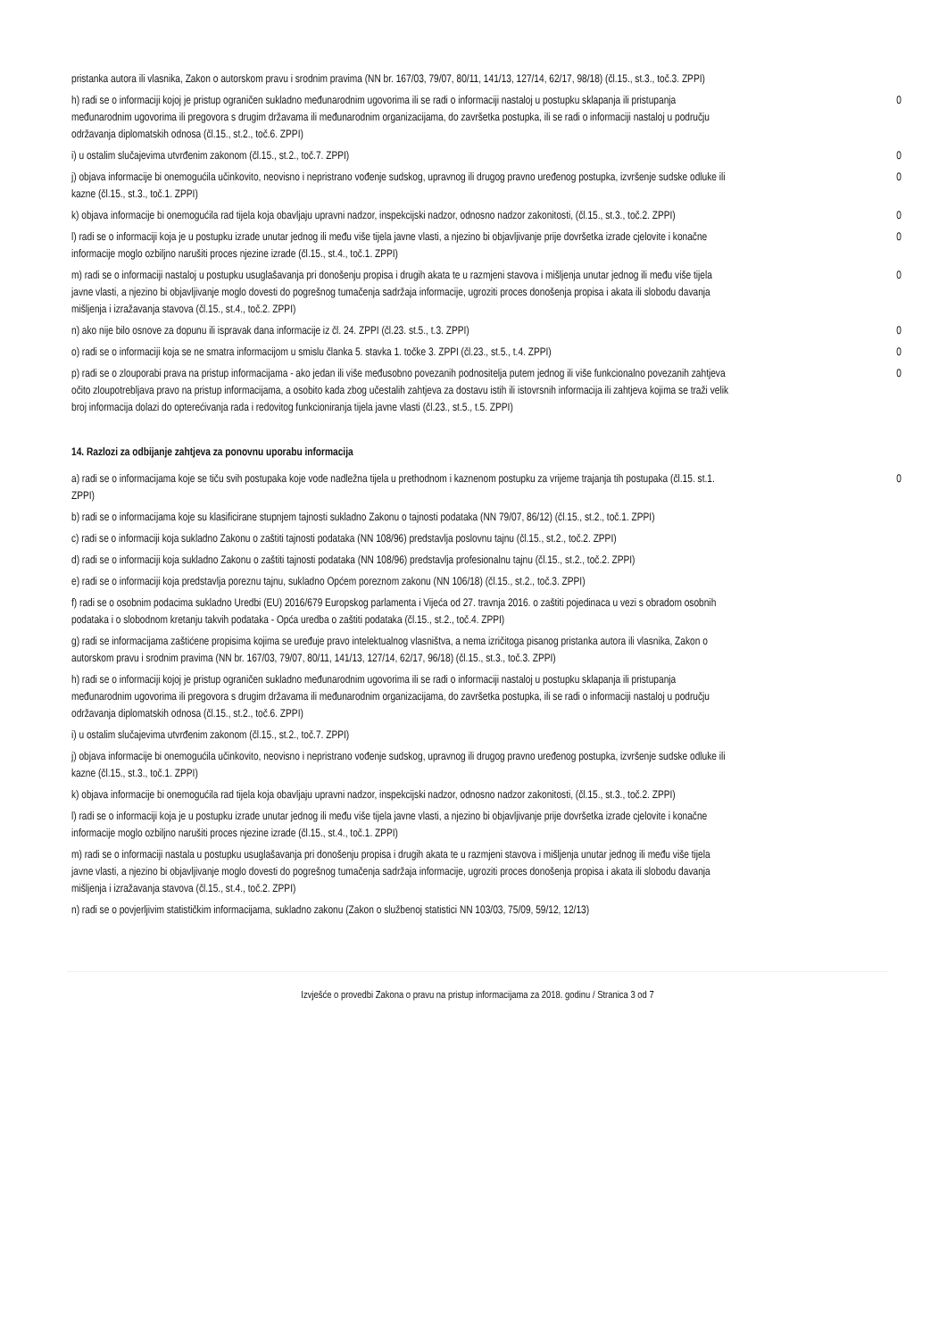| pristanka autora ili vlasnika, Zakon o autorskom pravu i srodnim pravima (NN br. 167/03, 79/07, 80/11, 141/13, 127/14, 62/17, 98/18) (čl.15., st.3., toč.3. ZPPI) | |
| h) radi se o informaciji kojoj je pristup ograničen sukladno međunarodnim ugovorima ili se radi o informaciji nastaloj u postupku sklapanja ili pristupanja međunarodnim ugovorima ili pregovora s drugim državama ili međunarodnim organizacijama, do završetka postupka, ili se radi o informaciji nastaloj u području održavanja diplomatskih odnosa (čl.15., st.2., toč.6. ZPPI) | 0 |
| i) u ostalim slučajevima utvrđenim zakonom (čl.15., st.2., toč.7. ZPPI) | 0 |
| j) objava informacije bi onemogućila učinkovito, neovisno i nepristrano vođenje sudskog, upravnog ili drugog pravno uređenog postupka, izvršenje sudske odluke ili kazne (čl.15., st.3., toč.1. ZPPI) | 0 |
| k) objava informacije bi onemogućila rad tijela koja obavljaju upravni nadzor, inspekcijski nadzor, odnosno nadzor zakonitosti, (čl.15., st.3., toč.2. ZPPI) | 0 |
| l) radi se o informaciji koja je u postupku izrade unutar jednog ili među više tijela javne vlasti, a njezino bi objavljivanje prije dovršetka izrade cjelovite i konačne informacije moglo ozbiljno narušiti proces njezine izrade (čl.15., st.4., toč.1. ZPPI) | 0 |
| m) radi se o informaciji nastaloj u postupku usuglašavanja pri donošenju propisa i drugih akata te u razmjeni stavova i mišljenja unutar jednog ili među više tijela javne vlasti, a njezino bi objavljivanje moglo dovesti do pogrešnog tumačenja sadržaja informacije, ugroziti proces donošenja propisa i akata ili slobodu davanja mišljenja i izražavanja stavova (čl.15., st.4., toč.2. ZPPI) | 0 |
| n) ako nije bilo osnove za dopunu ili ispravak dana informacije iz čl. 24. ZPPI (čl.23. st.5., t.3. ZPPI) | 0 |
| o) radi se o informaciji koja se ne smatra informacijom u smislu članka 5. stavka 1. točke 3. ZPPI (čl.23., st.5., t.4. ZPPI) | 0 |
| p) radi se o zlouporabi prava na pristup informacijama - ako jedan ili više međusobno povezanih podnositelja putem jednog ili više funkcionalno povezanih zahtjeva očito zloupotrebljava pravo na pristup informacijama, a osobito kada zbog učestalih zahtjeva za dostavu istih ili istovrsnih informacija ili zahtjeva kojima se traži velik broj informacija dolazi do opterećivanja rada i redovitog funkcioniranja tijela javne vlasti (čl.23., st.5., t.5. ZPPI) | 0 |
14. Razlozi za odbijanje zahtjeva za ponovnu uporabu informacija
| a) radi se o informacijama koje se tiču svih postupaka koje vode nadležna tijela u prethodnom i kaznenom postupku za vrijeme trajanja tih postupaka (čl.15. st.1. ZPPI) | 0 |
| b) radi se o informacijama koje su klasificirane stupnjem tajnosti sukladno Zakonu o tajnosti podataka (NN 79/07, 86/12) (čl.15., st.2., toč.1. ZPPI) | |
| c) radi se o informaciji koja sukladno Zakonu o zaštiti tajnosti podataka (NN 108/96) predstavlja poslovnu tajnu (čl.15., st.2., toč.2. ZPPI) | |
| d) radi se o informaciji koja sukladno Zakonu o zaštiti tajnosti podataka (NN 108/96) predstavlja profesionalnu tajnu (čl.15., st.2., toč.2. ZPPI) | |
| e) radi se o informaciji koja predstavlja poreznu tajnu, sukladno Općem poreznom zakonu (NN 106/18) (čl.15., st.2., toč.3. ZPPI) | |
| f) radi se o osobnim podacima sukladno Uredbi (EU) 2016/679 Europskog parlamenta i Vijeća od 27. travnja 2016. o zaštiti pojedinaca u vezi s obradom osobnih podataka i o slobodnom kretanju takvih podataka - Opća uredba o zaštiti podataka (čl.15., st.2., toč.4. ZPPI) | |
| g) radi se informacijama zaštićene propisima kojima se uređuje pravo intelektualnog vlasništva, a nema izričitoga pisanog pristanka autora ili vlasnika, Zakon o autorskom pravu i srodnim pravima (NN br. 167/03, 79/07, 80/11, 141/13, 127/14, 62/17, 96/18) (čl.15., st.3., toč.3. ZPPI) | |
| h) radi se o informaciji kojoj je pristup ograničen sukladno međunarodnim ugovorima ili se radi o informaciji nastaloj u postupku sklapanja ili pristupanja međunarodnim ugovorima ili pregovora s drugim državama ili međunarodnim organizacijama, do završetka postupka, ili se radi o informaciji nastaloj u području održavanja diplomatskih odnosa (čl.15., st.2., toč.6. ZPPI) | |
| i) u ostalim slučajevima utvrđenim zakonom (čl.15., st.2., toč.7. ZPPI) | |
| j) objava informacije bi onemogućila učinkovito, neovisno i nepristrano vođenje sudskog, upravnog ili drugog pravno uređenog postupka, izvršenje sudske odluke ili kazne (čl.15., st.3., toč.1. ZPPI) | |
| k) objava informacije bi onemogućila rad tijela koja obavljaju upravni nadzor, inspekcijski nadzor, odnosno nadzor zakonitosti, (čl.15., st.3., toč.2. ZPPI) | |
| l) radi se o informaciji koja je u postupku izrade unutar jednog ili među više tijela javne vlasti, a njezino bi objavljivanje prije dovršetka izrade cjelovite i konačne informacije moglo ozbiljno narušiti proces njezine izrade (čl.15., st.4., toč.1. ZPPI) | |
| m) radi se o informaciji nastala u postupku usuglašavanja pri donošenju propisa i drugih akata te u razmjeni stavova i mišljenja unutar jednog ili među više tijela javne vlasti, a njezino bi objavljivanje moglo dovesti do pogrešnog tumačenja sadržaja informacije, ugroziti proces donošenja propisa i akata ili slobodu davanja mišljenja i izražavanja stavova (čl.15., st.4., toč.2. ZPPI) | |
| n) radi se o povjerljivim statističkim informacijama, sukladno zakonu (Zakon o službenoj statistici NN 103/03, 75/09, 59/12, 12/13) | |
Izvješće o provedbi Zakona o pravu na pristup informacijama za 2018. godinu / Stranica 3 od 7